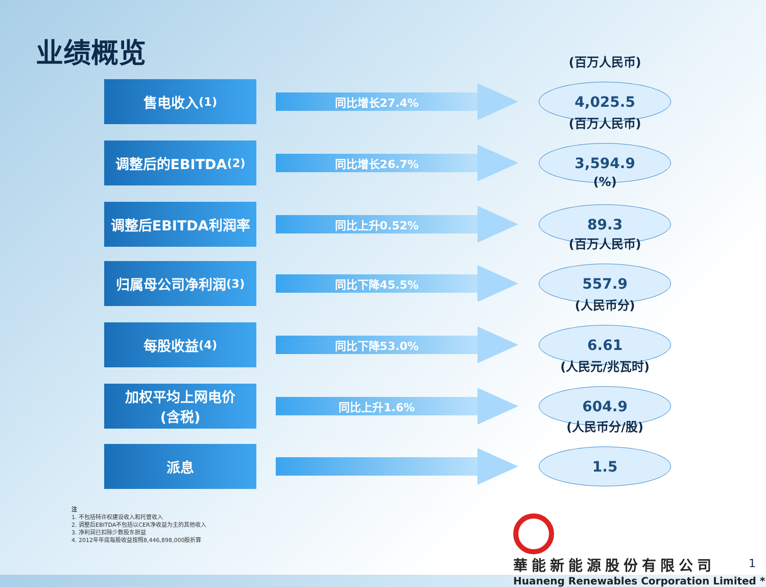业绩概览
售电收入<sup>(1)</sup>
同比增长27.4%
(百万人民币)
4,025.5
调整后的EBITDA<sup>(2)</sup>
同比增长26.7%
(百万人民币)
3,594.9
调整后EBITDA利润率
同比上升0.52%
(%)
89.3
归属母公司净利润<sup>(3)</sup>
同比下降45.5%
(百万人民币)
557.9
每股收益<sup>(4)</sup>
同比下降53.0%
(人民币分)
6.61
加权平均上网电价
(含税)
同比上升1.6%
(人民元/兆瓦时)
604.9
派息
(人民币分/股)
1.5
注
1. 不包括特许权建设收入和托管收入
2. 调整后EBITDA不包括以CER净收益为主的其他收入
3. 净利润已扣除少数股东损益
4. 2012年年底每股收益按照8,446,898,000股折算
華能新能源股份有限公司
Huaneng Renewables Corporation Limited *
1